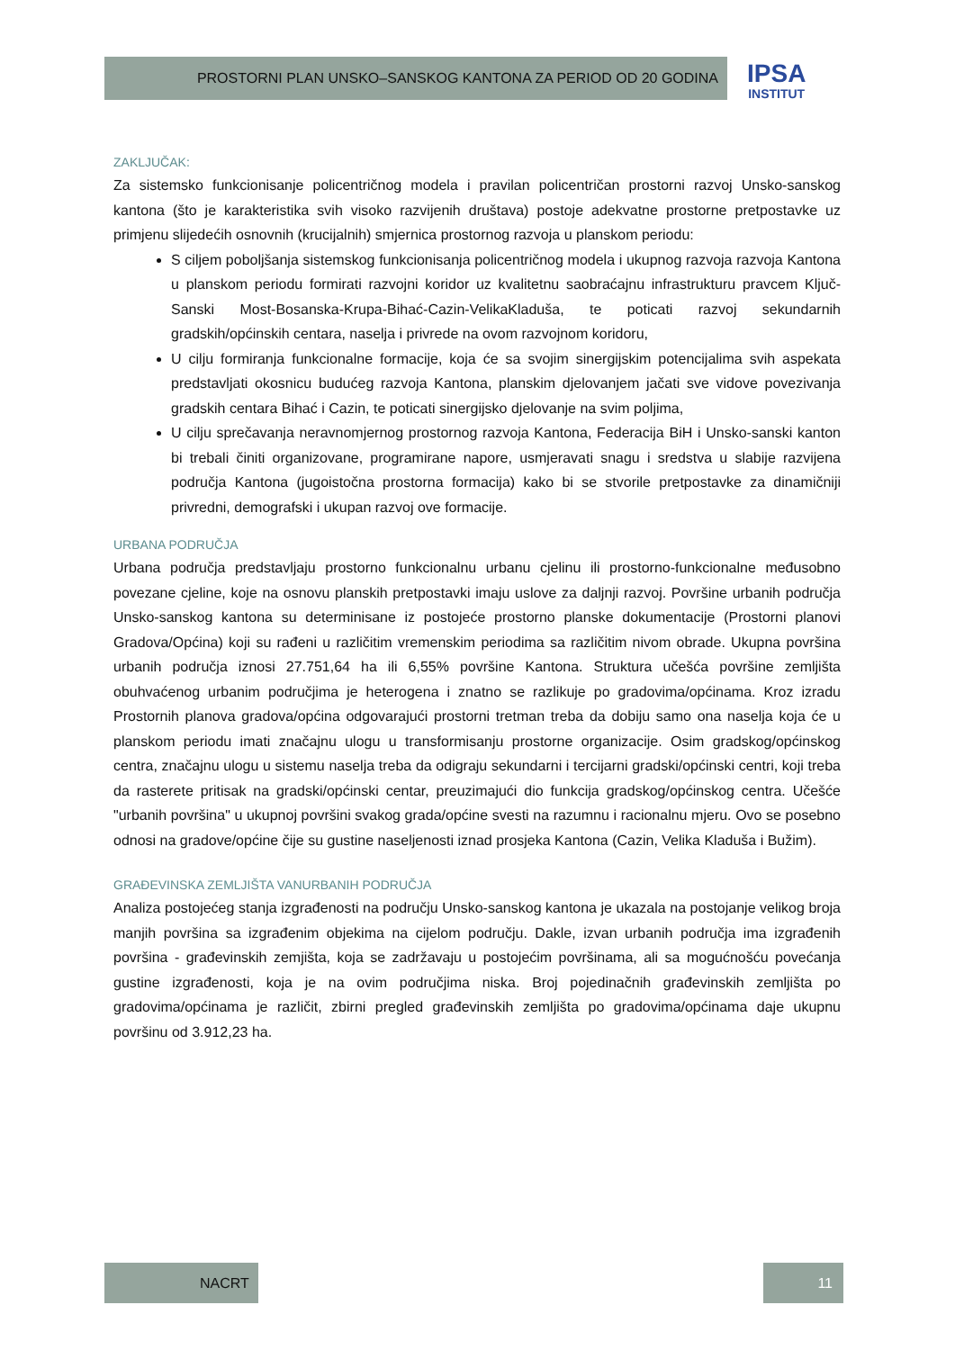PROSTORNI PLAN UNSKO–SANSKOG KANTONA ZA PERIOD OD 20 GODINA
IPSA
INSTITUT
ZAKLJUČAK:
Za sistemsko funkcionisanje policentričnog modela i pravilan policentričan prostorni razvoj Unsko-sanskog kantona (što je karakteristika svih visoko razvijenih društava) postoje adekvatne prostorne pretpostavke uz primjenu slijedećih osnovnih (krucijalnih) smjernica prostornog razvoja u planskom periodu:
S ciljem poboljšanja sistemskog funkcionisanja policentričnog modela i ukupnog razvoja razvoja Kantona u planskom periodu formirati razvojni koridor uz kvalitetnu saobraćajnu infrastrukturu pravcem Ključ-Sanski Most-Bosanska-Krupa-Bihać-Cazin-VelikaKladuša, te poticati razvoj sekundarnih gradskih/općinskih centara, naselja i privrede na ovom razvojnom koridoru,
U cilju formiranja funkcionalne formacije, koja će sa svojim sinergijskim potencijalima svih aspekata predstavljati okosnicu budućeg razvoja Kantona, planskim djelovanjem jačati sve vidove povezivanja gradskih centara Bihać i Cazin, te poticati sinergijsko djelovanje na svim poljima,
U cilju sprečavanja neravnomjernog prostornog razvoja Kantona, Federacija BiH i Unsko-sanski kanton bi trebali činiti organizovane, programirane napore, usmjeravati snagu i sredstva u slabije razvijena područja Kantona (jugoistočna prostorna formacija) kako bi se stvorile pretpostavke za dinamičniji privredni, demografski i ukupan razvoj ove formacije.
URBANA PODRUČJA
Urbana područja predstavljaju prostorno funkcionalnu urbanu cjelinu ili prostorno-funkcionalne međusobno povezane cjeline, koje na osnovu planskih pretpostavki imaju uslove za daljnji razvoj. Površine urbanih područja Unsko-sanskog kantona su determinisane iz postojeće prostorno planske dokumentacije (Prostorni planovi Gradova/Općina) koji su rađeni u različitim vremenskim periodima sa različitim nivom obrade. Ukupna površina urbanih područja iznosi 27.751,64 ha ili 6,55% površine Kantona. Struktura učešća površine zemljišta obuhvaćenog urbanim područjima je heterogena i znatno se razlikuje po gradovima/općinama. Kroz izradu Prostornih planova gradova/općina odgovarajući prostorni tretman treba da dobiju samo ona naselja koja će u planskom periodu imati značajnu ulogu u transformisanju prostorne organizacije. Osim gradskog/općinskog centra, značajnu ulogu u sistemu naselja treba da odigraju sekundarni i tercijarni gradski/općinski centri, koji treba da rasterete pritisak na gradski/općinski centar, preuzimajući dio funkcija gradskog/općinskog centra. Učešće "urbanih površina" u ukupnoj površini svakog grada/općine svesti na razumnu i racionalnu mjeru. Ovo se posebno odnosi na gradove/općine čije su gustine naseljenosti iznad prosjeka Kantona (Cazin, Velika Kladuša i Bužim).
GRAĐEVINSKA ZEMLJIŠTA VANURBANIH PODRUČJA
Analiza postojećeg stanja izgrađenosti na području Unsko-sanskog kantona je ukazala na postojanje velikog broja manjih površina sa izgrađenim objekima na cijelom području. Dakle, izvan urbanih područja ima izgrađenih površina - građevinskih zemjišta, koja se zadržavaju u postojećim površinama, ali sa mogućnošću povećanja gustine izgrađenosti, koja je na ovim područjima niska. Broj pojedinačnih građevinskih zemljišta po gradovima/općinama je različit, zbirni pregled građevinskih zemljišta po gradovima/općinama daje ukupnu površinu od 3.912,23 ha.
NACRT 11